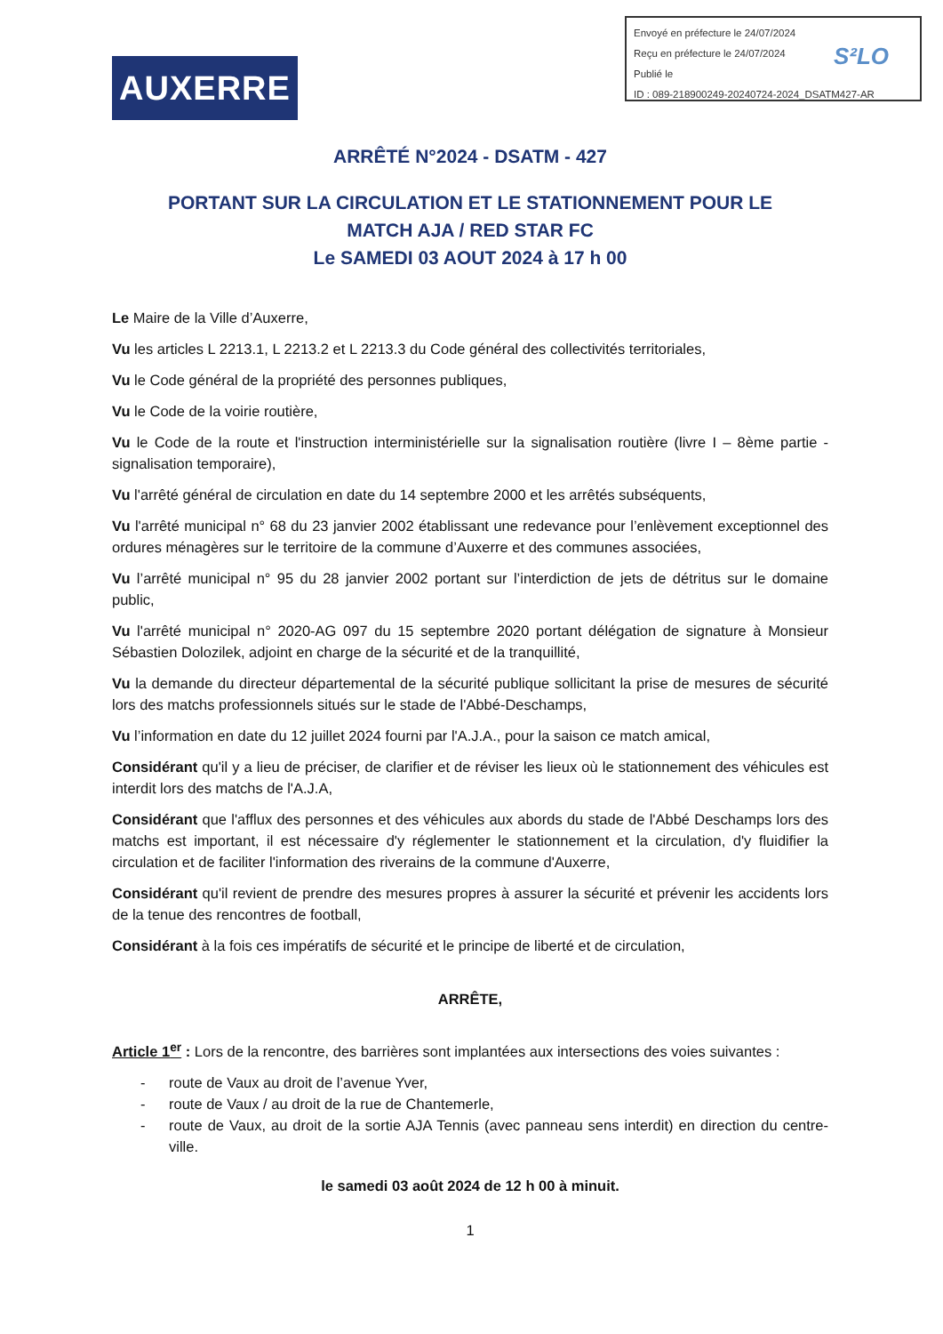Envoyé en préfecture le 24/07/2024
Reçu en préfecture le 24/07/2024
Publié le
ID : 089-218900249-20240724-2024_DSATM427-AR
S²LO
AUXERRE
ARRÊTÉ N°2024 - DSATM - 427
PORTANT SUR LA CIRCULATION ET LE STATIONNEMENT POUR LE
MATCH AJA / RED STAR FC
Le SAMEDI 03 AOUT 2024 à 17 h 00
Le Maire de la Ville d’Auxerre,
Vu les articles L 2213.1, L 2213.2 et L 2213.3 du Code général des collectivités territoriales,
Vu le Code général de la propriété des personnes publiques,
Vu le Code de la voirie routière,
Vu le Code de la route et l'instruction interministérielle sur la signalisation routière (livre I – 8ème partie - signalisation temporaire),
Vu l'arrêté général de circulation en date du 14 septembre 2000 et les arrêtés subséquents,
Vu l'arrêté municipal n° 68 du 23 janvier 2002 établissant une redevance pour l’enlèvement exceptionnel des ordures ménagères sur le territoire de la commune d’Auxerre et des communes associées,
Vu l’arrêté municipal n° 95 du 28 janvier 2002 portant sur l’interdiction de jets de détritus sur le domaine public,
Vu l'arrêté municipal n° 2020-AG 097 du 15 septembre 2020 portant délégation de signature à Monsieur Sébastien Dolozilek, adjoint en charge de la sécurité et de la tranquillité,
Vu la demande du directeur départemental de la sécurité publique sollicitant la prise de mesures de sécurité lors des matchs professionnels situés sur le stade de l'Abbé-Deschamps,
Vu l’information en date du 12 juillet 2024 fourni par l'A.J.A., pour la saison ce match amical,
Considérant qu'il y a lieu de préciser, de clarifier et de réviser les lieux où le stationnement des véhicules est interdit lors des matchs de l'A.J.A,
Considérant que l'afflux des personnes et des véhicules aux abords du stade de l'Abbé Deschamps lors des matchs est important, il est nécessaire d'y réglementer le stationnement et la circulation, d'y fluidifier la circulation et de faciliter l'information des riverains de la commune d'Auxerre,
Considérant qu'il revient de prendre des mesures propres à assurer la sécurité et prévenir les accidents lors de la tenue des rencontres de football,
Considérant à la fois ces impératifs de sécurité et le principe de liberté et de circulation,
ARRÊTE,
Article 1<sup>er</sup> : Lors de la rencontre, des barrières sont implantées aux intersections des voies suivantes :
- route de Vaux au droit de l’avenue Yver,
- route de Vaux / au droit de la rue de Chantemerle,
- route de Vaux, au droit de la sortie AJA Tennis (avec panneau sens interdit) en direction du centre-ville.
le samedi 03 août 2024 de 12 h 00 à minuit.
1